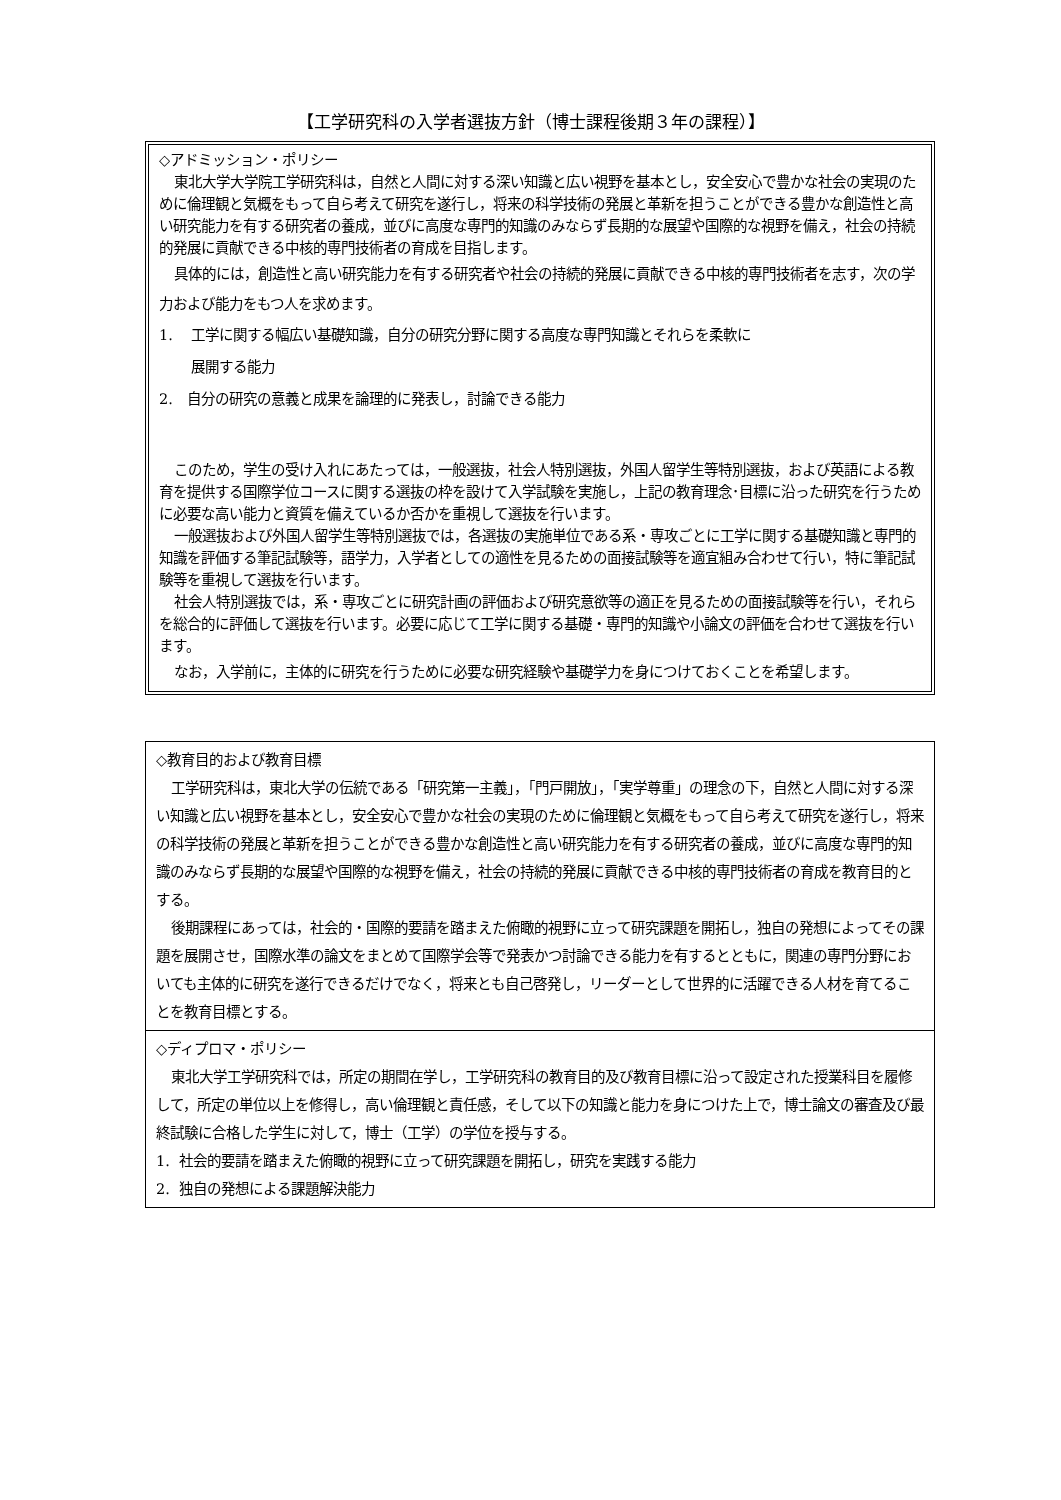【工学研究科の入学者選抜方針（博士課程後期３年の課程）】
◇アドミッション・ポリシー
東北大学大学院工学研究科は，自然と人間に対する深い知識と広い視野を基本とし，安全安心で豊かな社会の実現のために倫理観と気概をもって自ら考えて研究を遂行し，将来の科学技術の発展と革新を担うことができる豊かな創造性と高い研究能力を有する研究者の養成，並びに高度な専門的知識のみならず長期的な展望や国際的な視野を備え，社会の持続的発展に貢献できる中核的専門技術者の育成を目指します。
具体的には，創造性と高い研究能力を有する研究者や社会の持続的発展に貢献できる中核的専門技術者を志す，次の学力および能力をもつ人を求めます。
1. 工学に関する幅広い基礎知識，自分の研究分野に関する高度な専門知識とそれらを柔軟に
展開する能力
2. 自分の研究の意義と成果を論理的に発表し，討論できる能力
このため，学生の受け入れにあたっては，一般選抜，社会人特別選抜，外国人留学生等特別選抜，および英語による教育を提供する国際学位コースに関する選抜の枠を設けて入学試験を実施し，上記の教育理念･目標に沿った研究を行うために必要な高い能力と資質を備えているか否かを重視して選抜を行います。
一般選抜および外国人留学生等特別選抜では，各選抜の実施単位である系・専攻ごとに工学に関する基礎知識と専門的知識を評価する筆記試験等，語学力，入学者としての適性を見るための面接試験等を適宜組み合わせて行い，特に筆記試験等を重視して選抜を行います。
社会人特別選抜では，系・専攻ごとに研究計画の評価および研究意欲等の適正を見るための面接試験等を行い，それらを総合的に評価して選抜を行います。必要に応じて工学に関する基礎・専門的知識や小論文の評価を合わせて選抜を行います。
なお，入学前に，主体的に研究を行うために必要な研究経験や基礎学力を身につけておくことを希望します。
◇教育目的および教育目標
工学研究科は，東北大学の伝統である「研究第一主義」，「門戸開放」，「実学尊重」の理念の下，自然と人間に対する深い知識と広い視野を基本とし，安全安心で豊かな社会の実現のために倫理観と気概をもって自ら考えて研究を遂行し，将来の科学技術の発展と革新を担うことができる豊かな創造性と高い研究能力を有する研究者の養成，並びに高度な専門的知識のみならず長期的な展望や国際的な視野を備え，社会の持続的発展に貢献できる中核的専門技術者の育成を教育目的とする。
後期課程にあっては，社会的・国際的要請を踏まえた俯瞰的視野に立って研究課題を開拓し，独自の発想によってその課題を展開させ，国際水準の論文をまとめて国際学会等で発表かつ討論できる能力を有するとともに，関連の専門分野においても主体的に研究を遂行できるだけでなく，将来とも自己啓発し，リーダーとして世界的に活躍できる人材を育てることを教育目標とする。
◇ディプロマ・ポリシー
東北大学工学研究科では，所定の期間在学し，工学研究科の教育目的及び教育目標に沿って設定された授業科目を履修して，所定の単位以上を修得し，高い倫理観と責任感，そして以下の知識と能力を身につけた上で，博士論文の審査及び最終試験に合格した学生に対して，博士（工学）の学位を授与する。
1. 社会的要請を踏まえた俯瞰的視野に立って研究課題を開拓し，研究を実践する能力
2. 独自の発想による課題解決能力